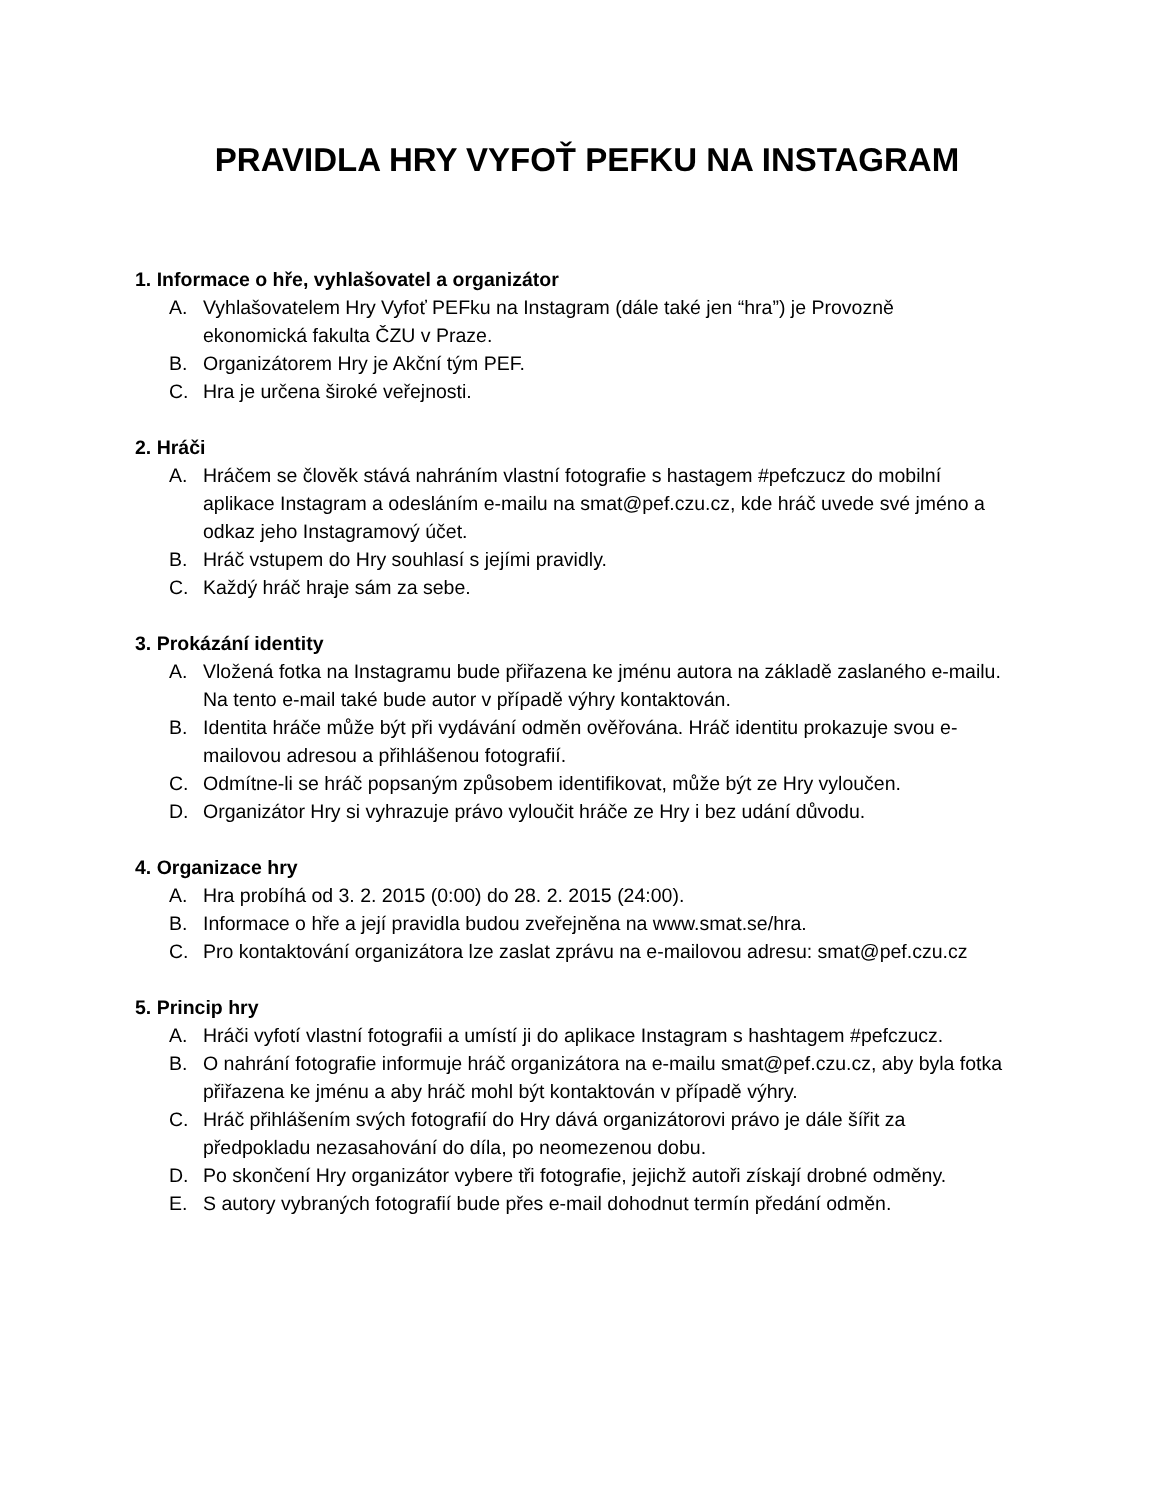PRAVIDLA HRY VYFOŤ PEFKU NA INSTAGRAM
1. Informace o hře, vyhlašovatel a organizátor
A. Vyhlašovatelem Hry Vyfoť PEFku na Instagram (dále také jen “hra”) je Provozně ekonomická fakulta ČZU v Praze.
B. Organizátorem Hry je Akční tým PEF.
C. Hra je určena široké veřejnosti.
2. Hráči
A. Hráčem se člověk stává nahráním vlastní fotografie s hastagem #pefczucz do mobilní aplikace Instagram a odesláním e-mailu na smat@pef.czu.cz, kde hráč uvede své jméno a odkaz jeho Instagramový účet.
B. Hráč vstupem do Hry souhlasí s jejími pravidly.
C. Každý hráč hraje sám za sebe.
3. Prokázání identity
A. Vložená fotka na Instagramu bude přiřazena ke jménu autora na základě zaslaného e-mailu. Na tento e-mail také bude autor v případě výhry kontaktován.
B. Identita hráče může být při vydávání odměn ověřována. Hráč identitu prokazuje svou e-mailovou adresou a přihlášenou fotografií.
C. Odmítne-li se hráč popsaným způsobem identifikovat, může být ze Hry vyloučen.
D. Organizátor Hry si vyhrazuje právo vyloučit hráče ze Hry i bez udání důvodu.
4. Organizace hry
A. Hra probíhá od 3. 2. 2015 (0:00) do 28. 2. 2015 (24:00).
B. Informace o hře a její pravidla budou zveřejněna na www.smat.se/hra.
C. Pro kontaktování organizátora lze zaslat zprávu na e-mailovou adresu: smat@pef.czu.cz
5. Princip hry
A. Hráči vyfotí vlastní fotografii a umístí ji do aplikace Instagram s hashtagem #pefczucz.
B. O nahrání fotografie informuje hráč organizátora na e-mailu smat@pef.czu.cz, aby byla fotka přiřazena ke jménu a aby hráč mohl být kontaktován v případě výhry.
C. Hráč přihlášením svých fotografií do Hry dává organizátorovi právo je dále šířit za předpokladu nezasahování do díla, po neomezenou dobu.
D. Po skončení Hry organizátor vybere tři fotografie, jejichž autoři získají drobné odměny.
E. S autory vybraných fotografií bude přes e-mail dohodnut termín předání odměn.